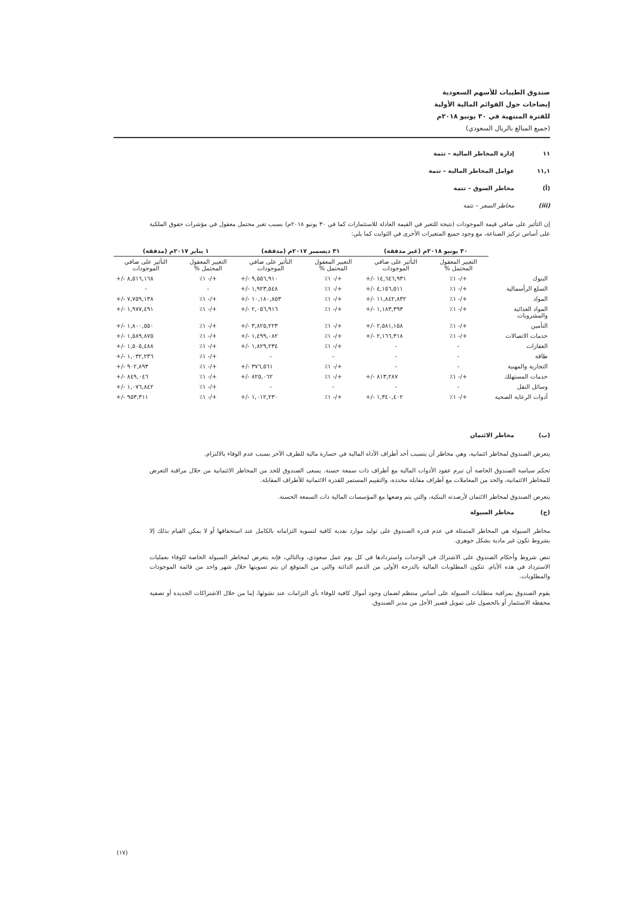صندوق الطيبات للأسهم السعودية
إيضاحات حول القوائم المالية الأولية
للفترة المنتهية في ٣٠ يونيو ٢٠١٨م
(جميع المبالغ بالريال السعودي)
١١ إدارة المخاطر المالية – تتمة
١١,١ عوامل المخاطر المالية – تتمة
(أ) مخاطر السوق – تتمة
(iii) مخاطر السعر – تتمة
إن التأثير على صافي قيمة الموجودات (نتيجة للتغير في القيمة العادلة للاستثمارات كما في ٣٠ يونيو ٢٠١٨م) بسبب تغير محتمل معقول في مؤشرات حقوق الملكية على أساس تركيز الصناعة، مع وجود جميع المتغيرات الأخرى في الثوابت كما يلي:
| | ٣٠ يونيو ٢٠١٨م (غير مدققة) | | ٣١ ديسمبر ٢٠١٧م (مدققة) | | ١ يناير ٢٠١٧م (مدققة) | |
| --- | --- | --- | --- | --- | --- | --- |
| | التغيير المعقول المحتمل % | التأثير على صافي الموجودات | التغيير المعقول المحتمل % | التأثير على صافي الموجودات | التغيير المعقول المحتمل % | التأثير على صافي الموجودات |
| البنوك | +/- ١٪ | +/- ١٤,٦٤٦,٩٣١ | +/- ١٪ | +/- ٩,٥٥٦,٩١٠ | +/- ١٪ | +/- ٨,٥١٦,١٦٨ |
| السلع الرأسمالية | +/- ١٪ | +/- ٤,١٥٦,٥١١ | +/- ١٪ | +/- ١,٩٢٣,٥٤٨ | - | - |
| المواد | +/- ١٪ | +/- ١١,٨٤٢,٨٣٢ | +/- ١٪ | +/- ١٠,١٨٠,٨٥٣ | +/- ١٪ | +/- ٧,٧٥٩,١٣٨ |
| المواد الغذائية والمشروبات | +/- ١٪ | +/- ١,١٨٣,٣٩٣ | +/- ١٪ | +/- ٢,٠٥٦,٩١٦ | +/- ١٪ | +/- ١,٩٧٧,٤٩١ |
| التأمين | +/- ١٪ | +/- ٢,٥٨١,١٥٨ | +/- ١٪ | +/- ٣,٨٢٥,٢٢٣ | +/- ١٪ | +/- ١,٨٠٠,٥٥٠ |
| خدمات الاتصالات | +/- ١٪ | +/- ٢,١٦٦,٣١٨ | +/- ١٪ | +/- ١,٤٩٩,٠٨٢ | +/- ١٪ | +/- ١,٥٨٩,٨٧٥ |
| العقارات | - | - | +/- ١٪ | +/- ١,٨٢٩,٢٣٤ | +/- ١٪ | +/- ١,٥٠٥,٤٨٨ |
| طاقة | - | - | - | - | +/- ١٪ | +/- ١,٠٣٢,٢٣٦ |
| التجارية والمهنية | - | - | +/- ١٪ | +/- ٣٧٦,٥٦١ | +/- ١٪ | +/- ٩٠٢,٨٩٣ |
| خدمات المستهلك | +/- ١٪ | +/- ٨١٣,٢٨٧ | +/- ١٪ | +/- ٨٢٥,٠٦٢ | +/- ١٪ | +/- ٨٤٩,٠٤٦ |
| وسائل النقل | - | - | - | - | +/- ١٪ | +/- ١,٠٧٦,٨٤٢ |
| أدوات الرعاية الصحية | +/- ١٪ | +/- ١,٣٤٠,٤٠٢ | +/- ١٪ | +/- ١,٠١٢,٢٣٠ | +/- ١٪ | +/- ٩٥٣,٣١١ |
(ب) مخاطر الائتمان
يتعرض الصندوق لمخاطر ائتمانية، وهي مخاطر أن يتسبب أحد أطراف الأداة المالية في خسارة مالية للطرف الآخر بسبب عدم الوفاء بالالتزام.
تحكم سياسة الصندوق الخاصة أن تبرم عقود الأدوات المالية مع أطراف ذات سمعة حسنة. يسعى الصندوق للحد من المخاطر الائتمانية من خلال مراقبة التعرض للمخاطر الائتمانية، والحد من المعاملات مع أطراف مقابلة محددة، والتقييم المستمر للقدرة الائتمانية للأطراف المقابلة.
يتعرض الصندوق لمخاطر الائتمان لأرصدته البنكية، والتي يتم وضعها مع المؤسسات المالية ذات السمعة الحسنة.
(ج) مخاطر السيولة
مخاطر السيولة هي المخاطر المتمثلة في عدم قدرة الصندوق على توليد موارد نقدية كافية لتسوية التزاماته بالكامل عند استحقاقها أو لا يمكن القيام بذلك إلا بشروط تكون غير مادية بشكل جوهري.
تنص شروط وأحكام الصندوق على الاشتراك في الوحدات واستردادها في كل يوم عمل سعودي، وبالتالي، فإنه يتعرض لمخاطر السيولة الخاصة للوفاء بعمليات الاسترداد في هذه الأيام. تتكون المطلوبات المالية بالدرجة الأولى من الذمم الدائنة والتي من المتوقع ان يتم تسويتها خلال شهر واحد من قائمة الموجودات والمطلوبات.
يقوم الصندوق بمراقبة متطلبات السيولة على أساس منتظم لضمان وجود أموال كافية للوفاء بأي التزامات عند نشوئها، إما من خلال الاشتراكات الجديدة أو تصفية محفظة الاستثمار أو بالحصول على تمويل قصير الأجل من مدير الصندوق.
(١٧)